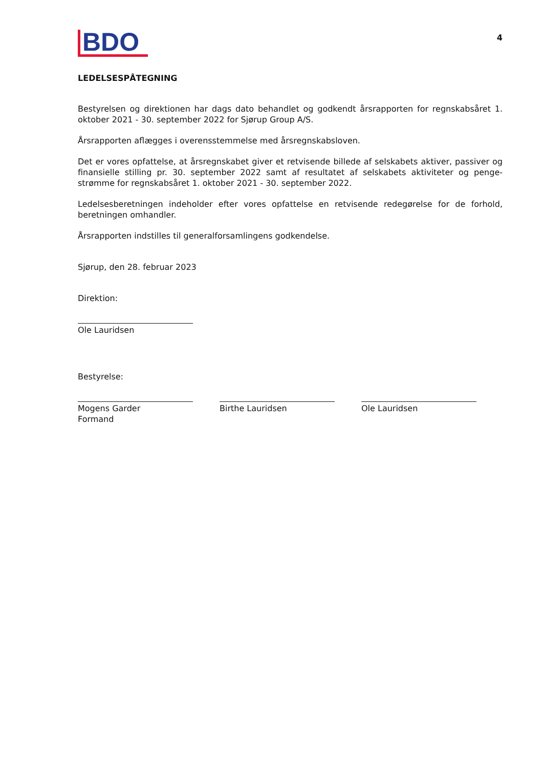BDO
4
LEDELSESPÅTEGNING
Bestyrelsen og direktionen har dags dato behandlet og godkendt årsrapporten for regnskabsåret 1. oktober 2021 - 30. september 2022 for Sjørup Group A/S.
Årsrapporten aflægges i overensstemmelse med årsregnskabsloven.
Det er vores opfattelse, at årsregnskabet giver et retvisende billede af selskabets aktiver, passiver og finansielle stilling pr. 30. september 2022 samt af resultatet af selskabets aktiviteter og penge-strømme for regnskabsåret 1. oktober 2021 - 30. september 2022.
Ledelsesberetningen indeholder efter vores opfattelse en retvisende redegørelse for de forhold, beretningen omhandler.
Årsrapporten indstilles til generalforsamlingens godkendelse.
Sjørup, den 28. februar 2023
Direktion:
Ole Lauridsen
Bestyrelse:
Mogens Garder
Formand
Birthe Lauridsen Ole Lauridsen